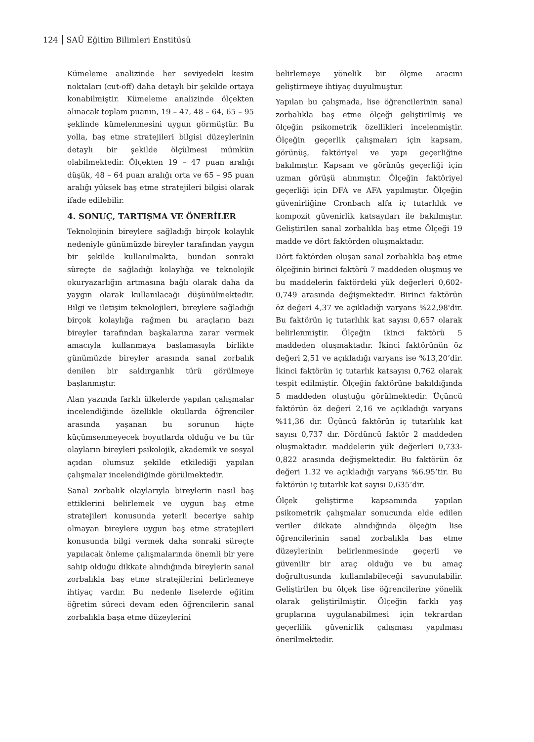124 SAÜ Eğitim Bilimleri Enstitüsü
Kümeleme analizinde her seviyedeki kesim noktaları (cut-off) daha detaylı bir şekilde ortaya konabilmiştir. Kümeleme analizinde ölçekten alınacak toplam puanın, 19 – 47, 48 – 64, 65 – 95 şeklinde kümelenmesini uygun görmüştür. Bu yolla, baş etme stratejileri bilgisi düzeylerinin detaylı bir şekilde ölçülmesi mümkün olabilmektedir. Ölçekten 19 – 47 puan aralığı düşük, 48 – 64 puan aralığı orta ve 65 – 95 puan aralığı yüksek baş etme stratejileri bilgisi olarak ifade edilebilir.
4. SONUÇ, TARTIŞMA VE ÖNERİLER
Teknolojinin bireylere sağladığı birçok kolaylık nedeniyle günümüzde bireyler tarafından yaygın bir şekilde kullanılmakta, bundan sonraki süreçte de sağladığı kolaylığa ve teknolojik okuryazarlığın artmasına bağlı olarak daha da yaygın olarak kullanılacağı düşünülmektedir. Bilgi ve iletişim teknolojileri, bireylere sağladığı birçok kolaylığa rağmen bu araçların bazı bireyler tarafından başkalarına zarar vermek amacıyla kullanmaya başlamasıyla birlikte günümüzde bireyler arasında sanal zorbalık denilen bir saldırganlık türü görülmeye başlanmıştır.
Alan yazında farklı ülkelerde yapılan çalışmalar incelendiğinde özellikle okullarda öğrenciler arasında yaşanan bu sorunun hiçte küçümsenmeyecek boyutlarda olduğu ve bu tür olayların bireyleri psikolojik, akademik ve sosyal açıdan olumsuz şekilde etkilediği yapılan çalışmalar incelendiğinde görülmektedir.
Sanal zorbalık olaylarıyla bireylerin nasıl baş ettiklerini belirlemek ve uygun baş etme stratejileri konusunda yeterli beceriye sahip olmayan bireylere uygun baş etme stratejileri konusunda bilgi vermek daha sonraki süreçte yapılacak önleme çalışmalarında önemli bir yere sahip olduğu dikkate alındığında bireylerin sanal zorbalıkla baş etme stratejilerini belirlemeye ihtiyaç vardır. Bu nedenle liselerde eğitim öğretim süreci devam eden öğrencilerin sanal zorbalıkla başa etme düzeylerini
belirlemeye yönelik bir ölçme aracını geliştirmeye ihtiyaç duyulmuştur.
Yapılan bu çalışmada, lise öğrencilerinin sanal zorbalıkla baş etme ölçeği geliştirilmiş ve ölçeğin psikometrik özellikleri incelenmiştir. Ölçeğin geçerlik çalışmaları için kapsam, görünüş, faktöriyel ve yapı geçerliğine bakılmıştır. Kapsam ve görünüş geçerliği için uzman görüşü alınmıştır. Ölçeğin faktöriyel geçerliği için DFA ve AFA yapılmıştır. Ölçeğin güvenirliğine Cronbach alfa iç tutarlılık ve kompozit güvenirlik katsayıları ile bakılmıştır. Geliştirilen sanal zorbalıkla baş etme Ölçeği 19 madde ve dört faktörden oluşmaktadır.
Dört faktörden oluşan sanal zorbalıkla baş etme ölçeğinin birinci faktörü 7 maddeden oluşmuş ve bu maddelerin faktördeki yük değerleri 0,602-0,749 arasında değişmektedir. Birinci faktörün öz değeri 4,37 ve açıkladığı varyans %22,98'dir. Bu faktörün iç tutarlılık kat sayısı 0,657 olarak belirlenmiştir. Ölçeğin ikinci faktörü 5 maddeden oluşmaktadır. İkinci faktörünün öz değeri 2,51 ve açıkladığı varyans ise %13,20’dir. İkinci faktörün iç tutarlık katsayısı 0,762 olarak tespit edilmiştir. Ölçeğin faktörüne bakıldığında 5 maddeden oluştuğu görülmektedir. Üçüncü faktörün öz değeri 2,16 ve açıkladığı varyans %11,36 dır. Üçüncü faktörün iç tutarlılık kat sayısı 0,737 dır. Dördüncü faktör 2 maddeden oluşmaktadır. maddelerin yük değerleri 0,733-0,822 arasında değişmektedir. Bu faktörün öz değeri 1.32 ve açıkladığı varyans %6.95’tir. Bu faktörün iç tutarlık kat sayısı 0,635’dir.
Ölçek geliştirme kapsamında yapılan psikometrik çalışmalar sonucunda elde edilen veriler dikkate alındığında ölçeğin lise öğrencilerinin sanal zorbalıkla baş etme düzeylerinin belirlenmesinde geçerli ve güvenilir bir araç olduğu ve bu amaç doğrultusunda kullanılabileceği savunulabilir. Geliştirilen bu ölçek lise öğrencilerine yönelik olarak geliştirilmiştir. Ölçeğin farklı yaş gruplarına uygulanabilmesi için tekrardan geçerlilik güvenirlik çalışması yapılması önerilmektedir.